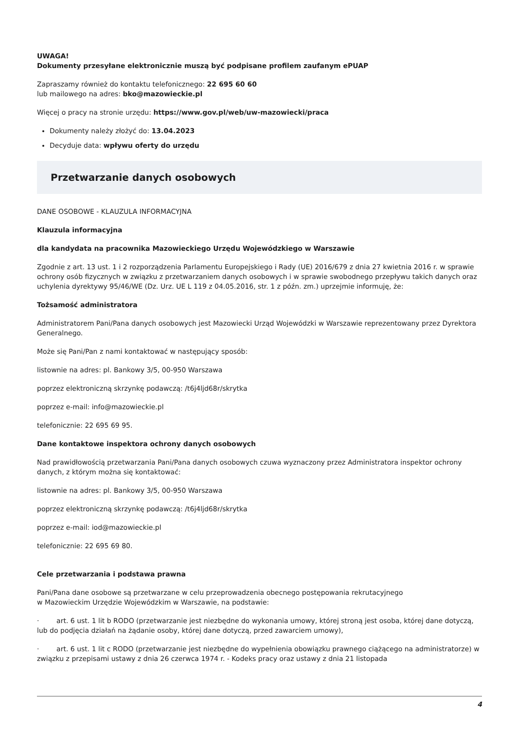UWAGA!
Dokumenty przesyłane elektronicznie muszą być podpisane profilem zaufanym ePUAP
Zapraszamy również do kontaktu telefonicznego: 22 695 60 60
lub mailowego na adres: bko@mazowieckie.pl
Więcej o pracy na stronie urzędu: https://www.gov.pl/web/uw-mazowiecki/praca
Dokumenty należy złożyć do: 13.04.2023
Decyduje data: wpływu oferty do urzędu
Przetwarzanie danych osobowych
DANE OSOBOWE - KLAUZULA INFORMACYJNA
Klauzula informacyjna
dla kandydata na pracownika Mazowieckiego Urzędu Wojewódzkiego w Warszawie
Zgodnie z art. 13 ust. 1 i 2 rozporządzenia Parlamentu Europejskiego i Rady (UE) 2016/679 z dnia 27 kwietnia 2016 r. w sprawie ochrony osób fizycznych w związku z przetwarzaniem danych osobowych i w sprawie swobodnego przepływu takich danych oraz uchylenia dyrektywy 95/46/WE (Dz. Urz. UE L 119 z 04.05.2016, str. 1 z późn. zm.) uprzejmie informuję, że:
Tożsamość administratora
Administratorem Pani/Pana danych osobowych jest Mazowiecki Urząd Wojewódzki w Warszawie reprezentowany przez Dyrektora Generalnego.
Może się Pani/Pan z nami kontaktować w następujący sposób:
listownie na adres: pl. Bankowy 3/5, 00-950 Warszawa
poprzez elektroniczną skrzynkę podawczą: /t6j4ljd68r/skrytka
poprzez e-mail: info@mazowieckie.pl
telefonicznie: 22 695 69 95.
Dane kontaktowe inspektora ochrony danych osobowych
Nad prawidłowością przetwarzania Pani/Pana danych osobowych czuwa wyznaczony przez Administratora inspektor ochrony danych, z którym można się kontaktować:
listownie na adres: pl. Bankowy 3/5, 00-950 Warszawa
poprzez elektroniczną skrzynkę podawczą: /t6j4ljd68r/skrytka
poprzez e-mail: iod@mazowieckie.pl
telefonicznie: 22 695 69 80.
Cele przetwarzania i podstawa prawna
Pani/Pana dane osobowe są przetwarzane w celu przeprowadzenia obecnego postępowania rekrutacyjnego
w Mazowieckim Urzędzie Wojewódzkim w Warszawie, na podstawie:
· art. 6 ust. 1 lit b RODO (przetwarzanie jest niezbędne do wykonania umowy, której stroną jest osoba, której dane dotyczą, lub do podjęcia działań na żądanie osoby, której dane dotyczą, przed zawarciem umowy),
· art. 6 ust. 1 lit c RODO (przetwarzanie jest niezbędne do wypełnienia obowiązku prawnego ciążącego na administratorze) w związku z przepisami ustawy z dnia 26 czerwca 1974 r. - Kodeks pracy oraz ustawy z dnia 21 listopada
4